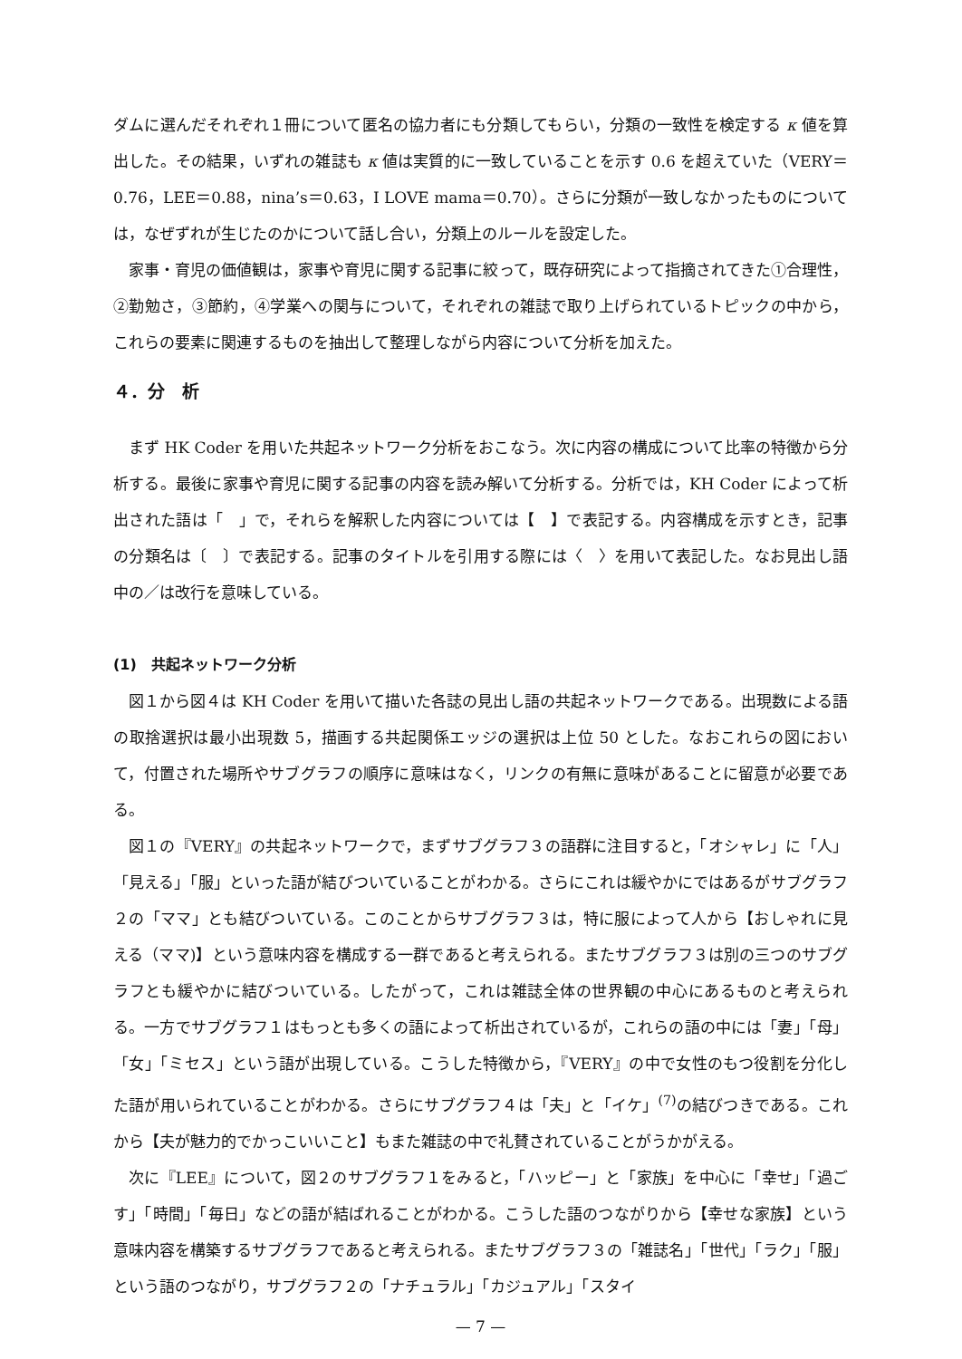ダムに選んだそれぞれ１冊について匿名の協力者にも分類してもらい，分類の一致性を検定する κ 値を算出した。その結果，いずれの雑誌も κ 値は実質的に一致していることを示す 0.6 を超えていた（VERY＝0.76，LEE＝0.88，nina’s＝0.63，I LOVE mama＝0.70）。さらに分類が一致しなかったものについては，なぜずれが生じたのかについて話し合い，分類上のルールを設定した。
家事・育児の価値観は，家事や育児に関する記事に絞って，既存研究によって指摘されてきた①合理性，②勤勉さ，③節約，④学業への関与について，それぞれの雑誌で取り上げられているトピックの中から，これらの要素に関連するものを抽出して整理しながら内容について分析を加えた。
４．分　析
まず HK Coder を用いた共起ネットワーク分析をおこなう。次に内容の構成について比率の特徴から分析する。最後に家事や育児に関する記事の内容を読み解いて分析する。分析では，KH Coder によって析出された語は「　」で，それらを解釈した内容については【　】で表記する。内容構成を示すとき，記事の分類名は〔　〕で表記する。記事のタイトルを引用する際には〈　〉を用いて表記した。なお見出し語中の／は改行を意味している。
(1)　共起ネットワーク分析
図１から図４は KH Coder を用いて描いた各誌の見出し語の共起ネットワークである。出現数による語の取捨選択は最小出現数 5，描画する共起関係エッジの選択は上位 50 とした。なおこれらの図において，付置された場所やサブグラフの順序に意味はなく，リンクの有無に意味があることに留意が必要である。
図１の『VERY』の共起ネットワークで，まずサブグラフ３の語群に注目すると，「オシャレ」に「人」「見える」「服」といった語が結びついていることがわかる。さらにこれは緩やかにではあるがサブグラフ２の「ママ」とも結びついている。このことからサブグラフ３は，特に服によって人から【おしゃれに見える（ママ)】という意味内容を構成する一群であると考えられる。またサブグラフ３は別の三つのサブグラフとも緩やかに結びついている。したがって，これは雑誌全体の世界観の中心にあるものと考えられる。一方でサブグラフ１はもっとも多くの語によって析出されているが，これらの語の中には「妻」「母」「女」「ミセス」という語が出現している。こうした特徴から，『VERY』の中で女性のもつ役割を分化した語が用いられていることがわかる。さらにサブグラフ４は「夫」と「イケ」<sup>(7)</sup>の結びつきである。これから【夫が魅力的でかっこいいこと】もまた雑誌の中で礼賛されていることがうかがえる。
次に『LEE』について，図２のサブグラフ１をみると，「ハッピー」と「家族」を中心に「幸せ」「過ごす」「時間」「毎日」などの語が結ばれることがわかる。こうした語のつながりから【幸せな家族】という意味内容を構築するサブグラフであると考えられる。またサブグラフ３の「雑誌名」「世代」「ラク」「服」という語のつながり，サブグラフ２の「ナチュラル」「カジュアル」「スタイ
— 7 —